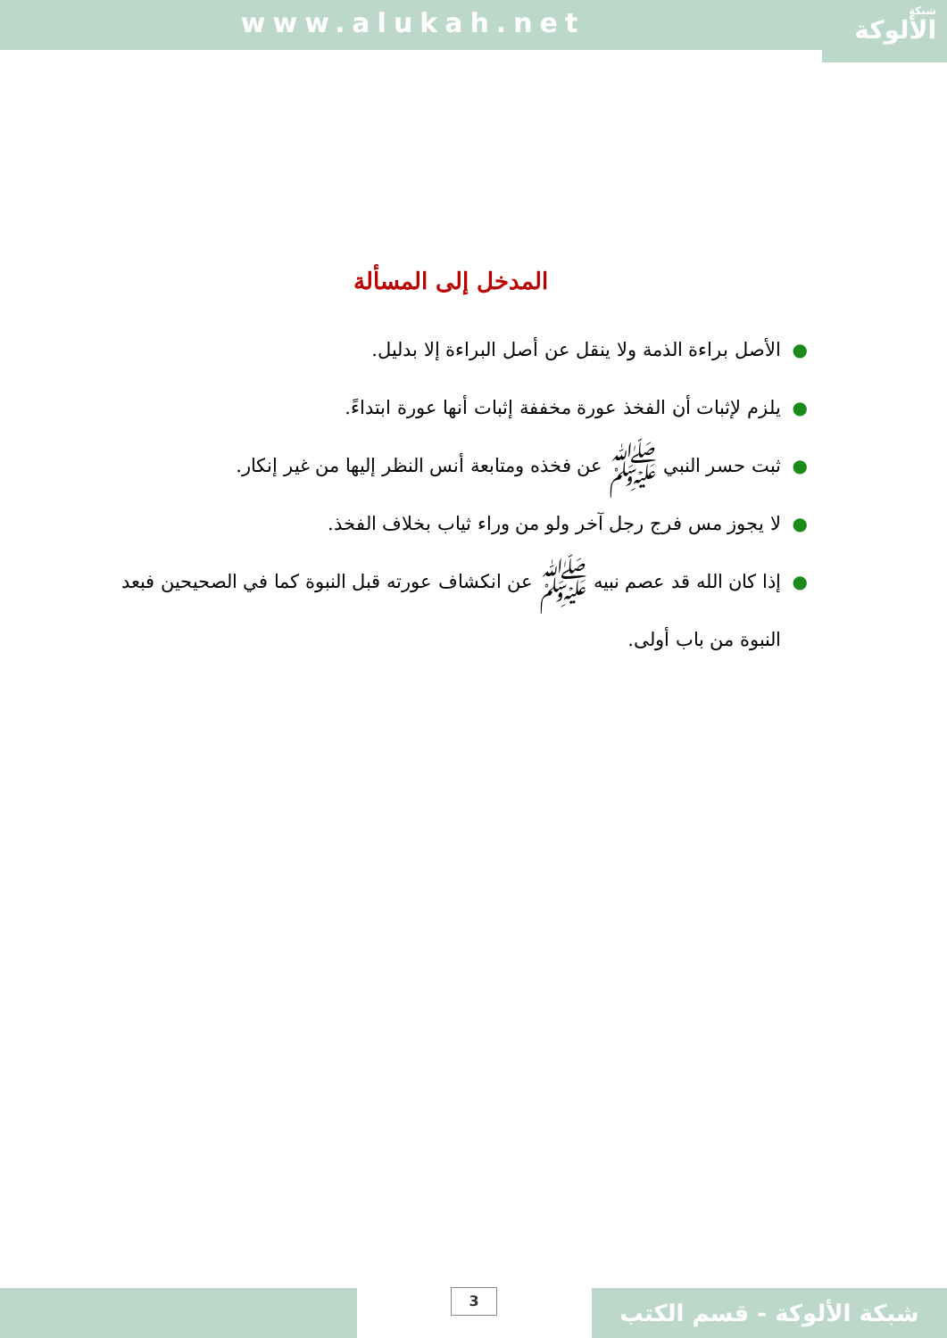www.alukah.net شبكة
الألوكة
المدخل إلى المسألة
● الأصل براءة الذمة ولا ينقل عن أصل البراءة إلا بدليل.
● يلزم لإثبات أن الفخذ عورة مخففة إثبات أنها عورة ابتداءً.
● ثبت حسر النبي ﷺ عن فخذه ومتابعة أنس النظر إليها من غير إنكار.
● لا يجوز مس فرج رجل آخر ولو من وراء ثياب بخلاف الفخذ.
● إذا كان الله قد عصم نبيه ﷺ عن انكشاف عورته قبل النبوة كما في الصحيحين فبعد النبوة من باب أولى.
3
شبكة الألوكة - قسم الكتب